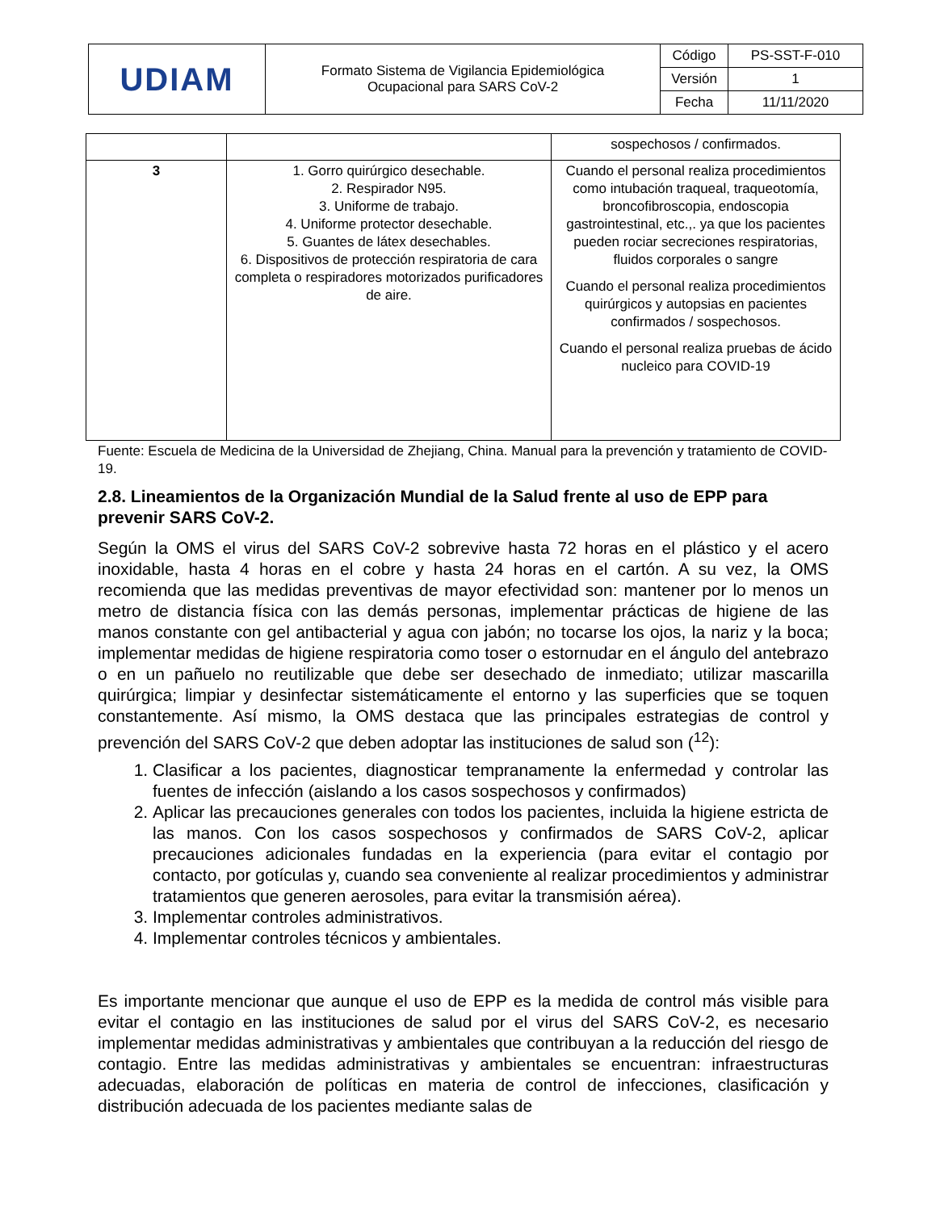| UDIAM | Formato Sistema de Vigilancia Epidemiológica Ocupacional para SARS CoV-2 | Código | PS-SST-F-010 |
| | | Versión | 1 |
| | | Fecha | 11/11/2020 |
| | | sospechosos / confirmados. |
| 3 | 1. Gorro quirúrgico desechable. 2. Respirador N95. 3. Uniforme de trabajo. 4. Uniforme protector desechable. 5. Guantes de látex desechables. 6. Dispositivos de protección respiratoria de cara completa o respiradores motorizados purificadores de aire. | Cuando el personal realiza procedimientos como intubación traqueal, traqueotomía, broncofibroscopia, endoscopia gastrointestinal, etc.,. ya que los pacientes pueden rociar secreciones respiratorias, fluidos corporales o sangre Cuando el personal realiza procedimientos quirúrgicos y autopsias en pacientes confirmados / sospechosos. Cuando el personal realiza pruebas de ácido nucleico para COVID-19 |
Fuente: Escuela de Medicina de la Universidad de Zhejiang, China. Manual para la prevención y tratamiento de COVID-19.
2.8. Lineamientos de la Organización Mundial de la Salud frente al uso de EPP para prevenir SARS CoV-2.
Según la OMS el virus del SARS CoV-2 sobrevive hasta 72 horas en el plástico y el acero inoxidable, hasta 4 horas en el cobre y hasta 24 horas en el cartón. A su vez, la OMS recomienda que las medidas preventivas de mayor efectividad son: mantener por lo menos un metro de distancia física con las demás personas, implementar prácticas de higiene de las manos constante con gel antibacterial y agua con jabón; no tocarse los ojos, la nariz y la boca; implementar medidas de higiene respiratoria como toser o estornudar en el ángulo del antebrazo o en un pañuelo no reutilizable que debe ser desechado de inmediato; utilizar mascarilla quirúrgica; limpiar y desinfectar sistemáticamente el entorno y las superficies que se toquen constantemente. Así mismo, la OMS destaca que las principales estrategias de control y prevención del SARS CoV-2 que deben adoptar las instituciones de salud son (<sup>12</sup>):
1. Clasificar a los pacientes, diagnosticar tempranamente la enfermedad y controlar las fuentes de infección (aislando a los casos sospechosos y confirmados)
2. Aplicar las precauciones generales con todos los pacientes, incluida la higiene estricta de las manos. Con los casos sospechosos y confirmados de SARS CoV-2, aplicar precauciones adicionales fundadas en la experiencia (para evitar el contagio por contacto, por gotículas y, cuando sea conveniente al realizar procedimientos y administrar tratamientos que generen aerosoles, para evitar la transmisión aérea).
3. Implementar controles administrativos.
4. Implementar controles técnicos y ambientales.
Es importante mencionar que aunque el uso de EPP es la medida de control más visible para evitar el contagio en las instituciones de salud por el virus del SARS CoV-2, es necesario implementar medidas administrativas y ambientales que contribuyan a la reducción del riesgo de contagio. Entre las medidas administrativas y ambientales se encuentran: infraestructuras adecuadas, elaboración de políticas en materia de control de infecciones, clasificación y distribución adecuada de los pacientes mediante salas de